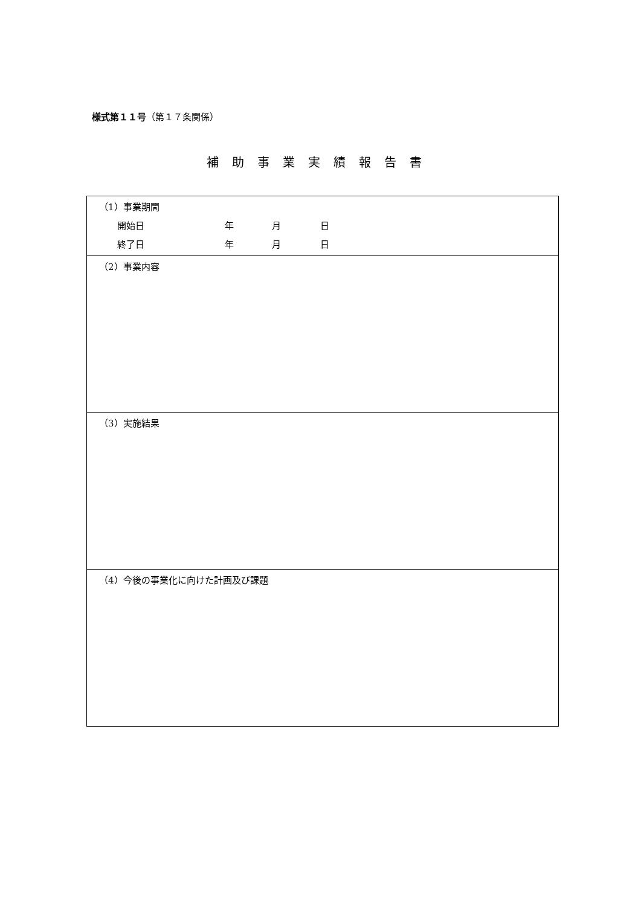様式第１１号（第１７条関係）
補助事業実績報告書
| （1）事業期間 開始日 年 月 日 終了日 年 月 日 |
| （2）事業内容 |
| （3）実施結果 |
| （4）今後の事業化に向けた計画及び課題 |